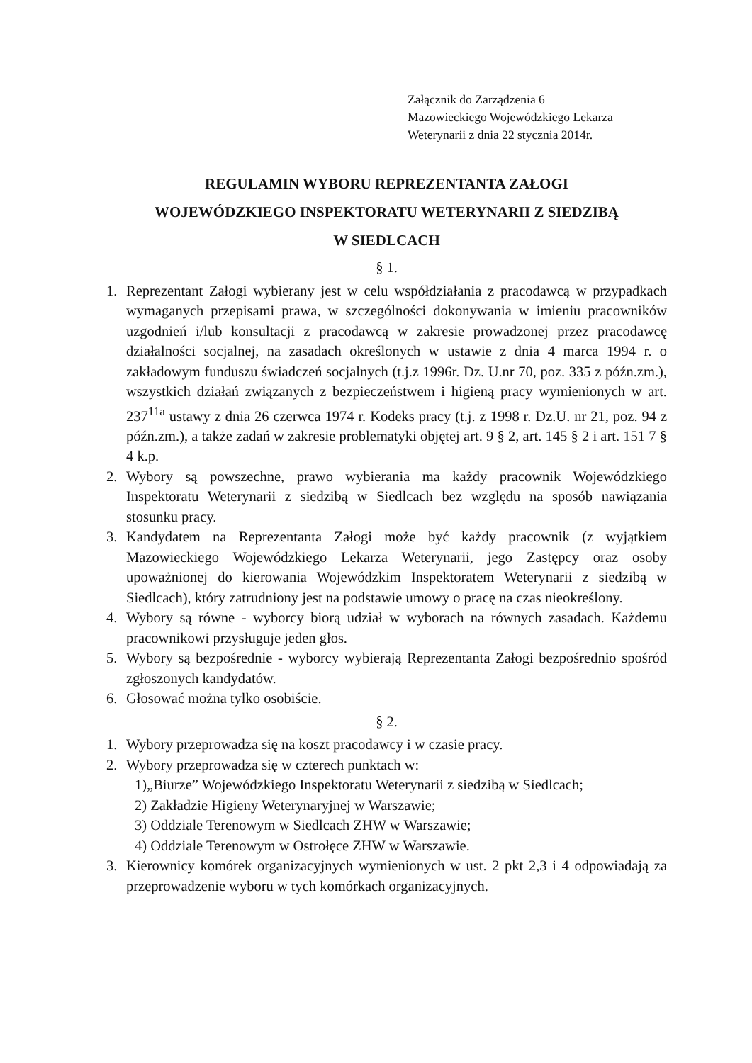Załącznik do Zarządzenia 6
Mazowieckiego Wojewódzkiego Lekarza
Weterynarii z dnia 22 stycznia 2014r.
REGULAMIN WYBORU REPREZENTANTA ZAŁOGI
WOJEWÓDZKIEGO INSPEKTORATU WETERYNARII Z SIEDZIBĄ
W SIEDLCACH
§ 1.
1. Reprezentant Załogi wybierany jest w celu współdziałania z pracodawcą w przypadkach wymaganych przepisami prawa, w szczególności dokonywania w imieniu pracowników uzgodnień i/lub konsultacji z pracodawcą w zakresie prowadzonej przez pracodawcę działalności socjalnej, na zasadach określonych w ustawie z dnia 4 marca 1994 r. o zakładowym funduszu świadczeń socjalnych (t.j.z 1996r. Dz. U.nr 70, poz. 335 z późn.zm.), wszystkich działań związanych z bezpieczeństwem i higieną pracy wymienionych w art. 237<sup>11a</sup> ustawy z dnia 26 czerwca 1974 r. Kodeks pracy (t.j. z 1998 r. Dz.U. nr 21, poz. 94 z późn.zm.), a także zadań w zakresie problematyki objętej art. 9 § 2, art. 145 § 2 i art. 151 7 § 4 k.p.
2. Wybory są powszechne, prawo wybierania ma każdy pracownik Wojewódzkiego Inspektoratu Weterynarii z siedzibą w Siedlcach bez względu na sposób nawiązania stosunku pracy.
3. Kandydatem na Reprezentanta Załogi może być każdy pracownik (z wyjątkiem Mazowieckiego Wojewódzkiego Lekarza Weterynarii, jego Zastępcy oraz osoby upoważnionej do kierowania Wojewódzkim Inspektoratem Weterynarii z siedzibą w Siedlcach), który zatrudniony jest na podstawie umowy o pracę na czas nieokreślony.
4. Wybory są równe - wyborcy biorą udział w wyborach na równych zasadach. Każdemu pracownikowi przysługuje jeden głos.
5. Wybory są bezpośrednie - wyborcy wybierają Reprezentanta Załogi bezpośrednio spośród zgłoszonych kandydatów.
6. Głosować można tylko osobiście.
§ 2.
1. Wybory przeprowadza się na koszt pracodawcy i w czasie pracy.
2. Wybory przeprowadza się w czterech punktach w:
1)„Biurze” Wojewódzkiego Inspektoratu Weterynarii z siedzibą w Siedlcach;
2) Zakładzie Higieny Weterynaryjnej w Warszawie;
3) Oddziale Terenowym w Siedlcach ZHW w Warszawie;
4) Oddziale Terenowym w Ostrołęce ZHW w Warszawie.
3. Kierownicy komórek organizacyjnych wymienionych w ust. 2 pkt 2,3 i 4 odpowiadają za przeprowadzenie wyboru w tych komórkach organizacyjnych.